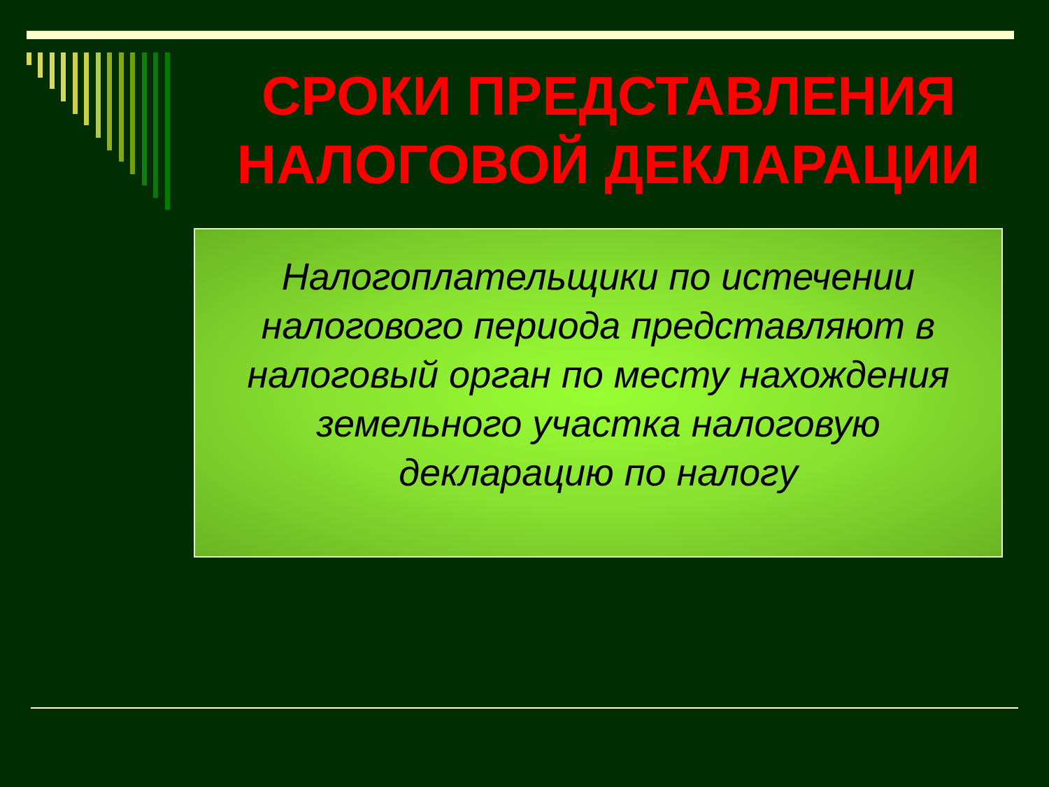СРОКИ ПРЕДСТАВЛЕНИЯ НАЛОГОВОЙ ДЕКЛАРАЦИИ
Налогоплательщики по истечении налогового периода представляют в налоговый орган по месту нахождения земельного участка налоговую декларацию по налогу